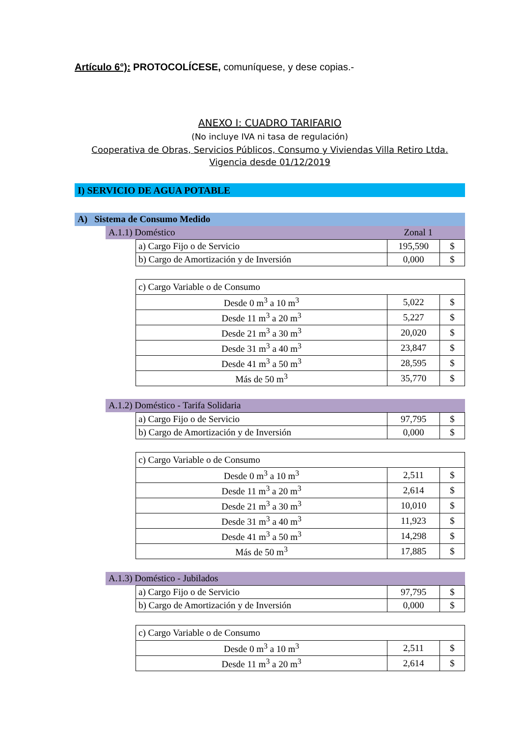Artículo 6°): PROTOCOLÍCESE, comuníquese, y dese copias.-
ANEXO I: CUADRO TARIFARIO
(No incluye IVA ni tasa de regulación)
Cooperativa de Obras, Servicios Públicos, Consumo y Viviendas Villa Retiro Ltda.
Vigencia desde 01/12/2019
I) SERVICIO DE AGUA POTABLE
A) Sistema de Consumo Medido
A.1.1) Doméstico Zonal 1
| a) Cargo Fijo o de Servicio | 195,590 | $ |
| b) Cargo de Amortización y de Inversión | 0,000 | $ |
| c) Cargo Variable o de Consumo | | |
| Desde 0 m<sup>3</sup> a 10 m<sup>3</sup> | 5,022 | $ |
| Desde 11 m<sup>3</sup> a 20 m<sup>3</sup> | 5,227 | $ |
| Desde 21 m<sup>3</sup> a 30 m<sup>3</sup> | 20,020 | $ |
| Desde 31 m<sup>3</sup> a 40 m<sup>3</sup> | 23,847 | $ |
| Desde 41 m<sup>3</sup> a 50 m<sup>3</sup> | 28,595 | $ |
| Más de 50 m<sup>3</sup> | 35,770 | $ |
A.1.2) Doméstico - Tarifa Solidaria
| a) Cargo Fijo o de Servicio | 97,795 | $ |
| b) Cargo de Amortización y de Inversión | 0,000 | $ |
| c) Cargo Variable o de Consumo | | |
| Desde 0 m<sup>3</sup> a 10 m<sup>3</sup> | 2,511 | $ |
| Desde 11 m<sup>3</sup> a 20 m<sup>3</sup> | 2,614 | $ |
| Desde 21 m<sup>3</sup> a 30 m<sup>3</sup> | 10,010 | $ |
| Desde 31 m<sup>3</sup> a 40 m<sup>3</sup> | 11,923 | $ |
| Desde 41 m<sup>3</sup> a 50 m<sup>3</sup> | 14,298 | $ |
| Más de 50 m<sup>3</sup> | 17,885 | $ |
A.1.3) Doméstico - Jubilados
| a) Cargo Fijo o de Servicio | 97,795 | $ |
| b) Cargo de Amortización y de Inversión | 0,000 | $ |
| c) Cargo Variable o de Consumo | | |
| Desde 0 m<sup>3</sup> a 10 m<sup>3</sup> | 2,511 | $ |
| Desde 11 m<sup>3</sup> a 20 m<sup>3</sup> | 2,614 | $ |